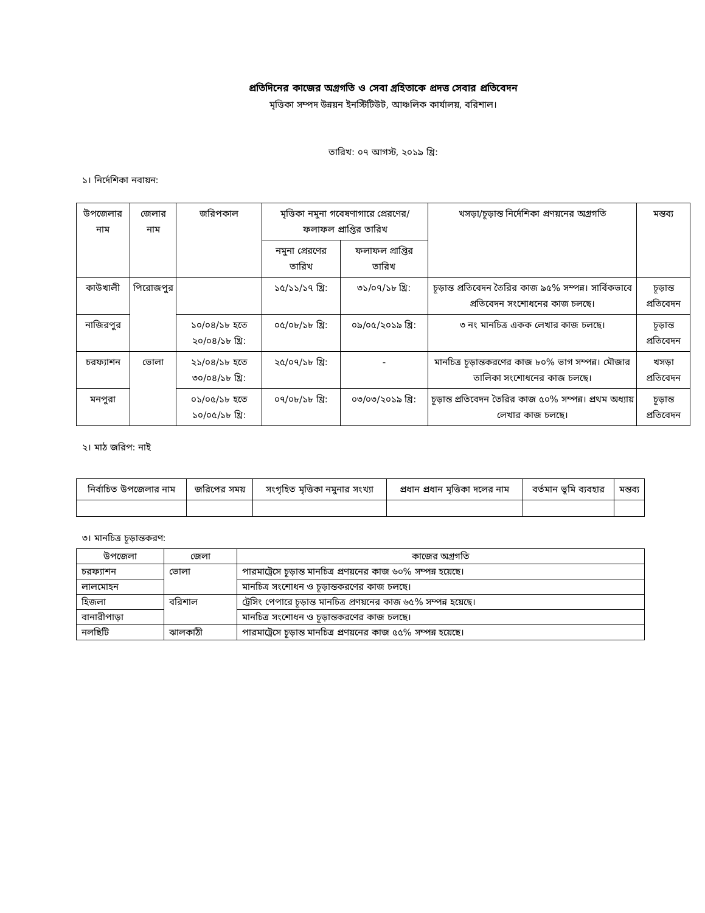প্রতিদিনের কাজের অগ্রগতি ও সেবা গ্রহিতাকে প্রদত্ত সেবার প্রতিবেদন
মৃত্তিকা সম্পদ উন্নয়ন ইনস্টিটিউট, আঞ্চলিক কার্যালয়, বরিশাল।
তারিখ: ০৭ আগস্ট, ২০১৯ খ্রি:
১। নির্দেশিকা নবায়ন:
| উপজেলার নাম | জেলার নাম | জরিপকাল | মৃত্তিকা নমুনা গবেষণাগারে প্রেরণের/ফলাফল প্রাপ্তির তারিখ | | খসড়া/চূড়ান্ত নির্দেশিকা প্রণয়নের অগ্রগতি | মন্তব্য |
| --- | --- | --- | --- | --- | --- | --- |
| | | | নমুনা প্রেরণের তারিখ | ফলাফল প্রাপ্তির তারিখ | | |
| কাউখালী | পিরোজপুর | | ১৫/১১/১৭ খ্রি: | ৩১/০৭/১৮ খ্রি: | চূড়ান্ত প্রতিবেদন তৈরির কাজ ৯৫% সম্পন্ন। সার্বিকভাবে প্রতিবেদন সংশোধনের কাজ চলছে। | চূড়ান্ত প্রতিবেদন |
| নাজিরপুর | | ১০/০৪/১৮ হতে ২০/০৪/১৮ খ্রি: | ০৫/০৮/১৮ খ্রি: | ০৯/০৫/২০১৯ খ্রি: | ৩ নং মানচিত্র একক লেখার কাজ চলছে। | চূড়ান্ত প্রতিবেদন |
| চরফ্যাশন | ভোলা | ২১/০৪/১৮ হতে ৩০/০৪/১৮ খ্রি: | ২৫/০৭/১৮ খ্রি: | - | মানচিত্র চূড়ান্তকরণের কাজ ৮০% ভাগ সম্পন্ন। মৌজার তালিকা সংশোধনের কাজ চলছে। | খসড়া প্রতিবেদন |
| মনপুরা | | ০১/০৫/১৮ হতে ১০/০৫/১৮ খ্রি: | ০৭/০৮/১৮ খ্রি: | ০৩/০৩/২০১৯ খ্রি: | চূড়ান্ত প্রতিবেদন তৈরির কাজ ৫০% সম্পন্ন। প্রথম অধ্যায় লেখার কাজ চলছে। | চূড়ান্ত প্রতিবেদন |
২। মাঠ জরিপ: নাই
| নির্বাচিত উপজেলার নাম | জরিপের সময় | সংগৃহিত মৃত্তিকা নমুনার সংখ্যা | প্রধান প্রধান মৃত্তিকা দলের নাম | বর্তমান ভূমি ব্যবহার | মন্তব্য |
| --- | --- | --- | --- | --- | --- |
৩। মানচিত্র চূড়ান্তকরণ:
| উপজেলা | জেলা | কাজের অগ্রগতি |
| --- | --- | --- |
| চরফ্যাশন | ভোলা | পারমাট্রেসে চূড়ান্ত মানচিত্র প্রণয়নের কাজ ৬০% সম্পন্ন হয়েছে। |
| লালমোহন | | মানচিত্র সংশোধন ও চূড়ান্তকরণের কাজ চলছে। |
| হিজলা | বরিশাল | ট্রেসিং পেপারে চূড়ান্ত মানচিত্র প্রণয়নের কাজ ৬৫% সম্পন্ন হয়েছে। |
| বানারীপাড়া | | মানচিত্র সংশোধন ও চূড়ান্তকরণের কাজ চলছে। |
| নলছিটি | ঝালকাঠী | পারমাট্রেসে চূড়ান্ত মানচিত্র প্রণয়নের কাজ ৫৫% সম্পন্ন হয়েছে। |